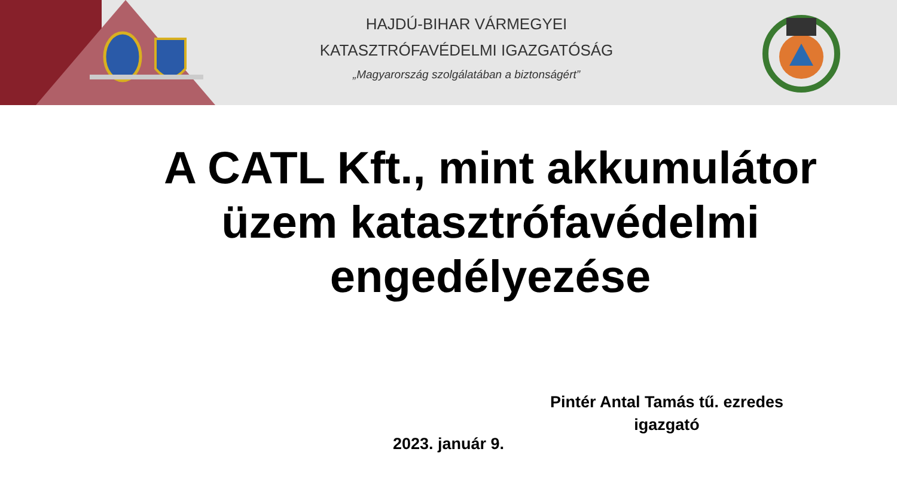HAJDÚ-BIHAR VÁRMEGYEI
KATASZTRÓFAVÉDELMI IGAZGATÓSÁG
„Magyarország szolgálatában a biztonságért”
A CATL Kft., mint akkumulátor üzem katasztrófavédelmi engedélyezése
Pintér Antal Tamás tű. ezredes
igazgató
2023. január 9.